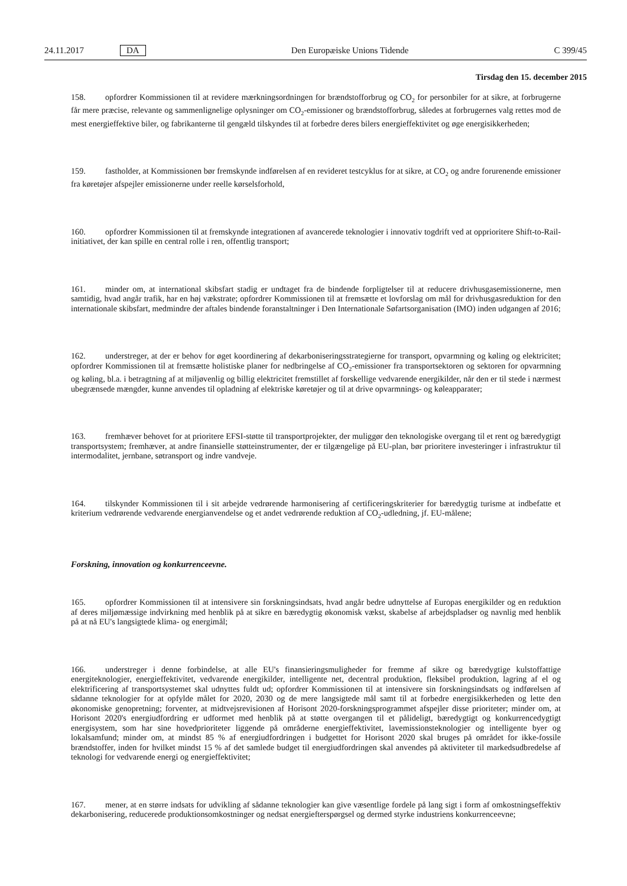24.11.2017 DA Den Europæiske Unions Tidende C 399/45
Tirsdag den 15. december 2015
158. opfordrer Kommissionen til at revidere mærkningsordningen for brændstofforbrug og CO<sub>2</sub> for personbiler for at sikre, at forbrugerne får mere præcise, relevante og sammenlignelige oplysninger om CO<sub>2</sub>-emissioner og brændstofforbrug, således at forbrugernes valg rettes mod de mest energieffektive biler, og fabrikanterne til gengæld tilskyndes til at forbedre deres bilers energieffektivitet og øge energisikkerheden;
159. fastholder, at Kommissionen bør fremskynde indførelsen af en revideret testcyklus for at sikre, at CO<sub>2</sub> og andre forurenende emissioner fra køretøjer afspejler emissionerne under reelle kørselsforhold,
160. opfordrer Kommissionen til at fremskynde integrationen af avancerede teknologier i innovativ togdrift ved at opprioritere Shift-to-Rail-initiativet, der kan spille en central rolle i ren, offentlig transport;
161. minder om, at international skibsfart stadig er undtaget fra de bindende forpligtelser til at reducere drivhusgasemissionerne, men samtidig, hvad angår trafik, har en høj vækstrate; opfordrer Kommissionen til at fremsætte et lovforslag om mål for drivhusgasreduktion for den internationale skibsfart, medmindre der aftales bindende foranstaltninger i Den Internationale Søfartsorganisation (IMO) inden udgangen af 2016;
162. understreger, at der er behov for øget koordinering af dekarboniseringsstrategierne for transport, opvarmning og køling og elektricitet; opfordrer Kommissionen til at fremsætte holistiske planer for nedbringelse af CO<sub>2</sub>-emissioner fra transportsektoren og sektoren for opvarmning og køling, bl.a. i betragtning af at miljøvenlig og billig elektricitet fremstillet af forskellige vedvarende energikilder, når den er til stede i nærmest ubegrænsede mængder, kunne anvendes til opladning af elektriske køretøjer og til at drive opvarmnings- og køleapparater;
163. fremhæver behovet for at prioritere EFSI-støtte til transportprojekter, der muliggør den teknologiske overgang til et rent og bæredygtigt transportsystem; fremhæver, at andre finansielle støtteinstrumenter, der er tilgængelige på EU-plan, bør prioritere investeringer i infrastruktur til intermodalitet, jernbane, søtransport og indre vandveje.
164. tilskynder Kommissionen til i sit arbejde vedrørende harmonisering af certificeringskriterier for bæredygtig turisme at indbefatte et kriterium vedrørende vedvarende energianvendelse og et andet vedrørende reduktion af CO<sub>2</sub>-udledning, jf. EU-målene;
Forskning, innovation og konkurrenceevne.
165. opfordrer Kommissionen til at intensivere sin forskningsindsats, hvad angår bedre udnyttelse af Europas energikilder og en reduktion af deres miljømæssige indvirkning med henblik på at sikre en bæredygtig økonomisk vækst, skabelse af arbejdspladser og navnlig med henblik på at nå EU's langsigtede klima- og energimål;
166. understreger i denne forbindelse, at alle EU's finansieringsmuligheder for fremme af sikre og bæredygtige kulstoffattige energiteknologier, energieffektivitet, vedvarende energikilder, intelligente net, decentral produktion, fleksibel produktion, lagring af el og elektrificering af transportsystemet skal udnyttes fuldt ud; opfordrer Kommissionen til at intensivere sin forskningsindsats og indførelsen af sådanne teknologier for at opfylde målet for 2020, 2030 og de mere langsigtede mål samt til at forbedre energisikkerheden og lette den økonomiske genopretning; forventer, at midtvejsrevisionen af Horisont 2020-forskningsprogrammet afspejler disse prioriteter; minder om, at Horisont 2020's energiudfordring er udformet med henblik på at støtte overgangen til et pålideligt, bæredygtigt og konkurrencedygtigt energisystem, som har sine hovedprioriteter liggende på områderne energieffektivitet, lavemissionsteknologier og intelligente byer og lokalsamfund; minder om, at mindst 85 % af energiudfordringen i budgettet for Horisont 2020 skal bruges på området for ikke-fossile brændstoffer, inden for hvilket mindst 15 % af det samlede budget til energiudfordringen skal anvendes på aktiviteter til markedsudbredelse af teknologi for vedvarende energi og energieffektivitet;
167. mener, at en større indsats for udvikling af sådanne teknologier kan give væsentlige fordele på lang sigt i form af omkostningseffektiv dekarbonisering, reducerede produktionsomkostninger og nedsat energiefterspørgsel og dermed styrke industriens konkurrenceevne;